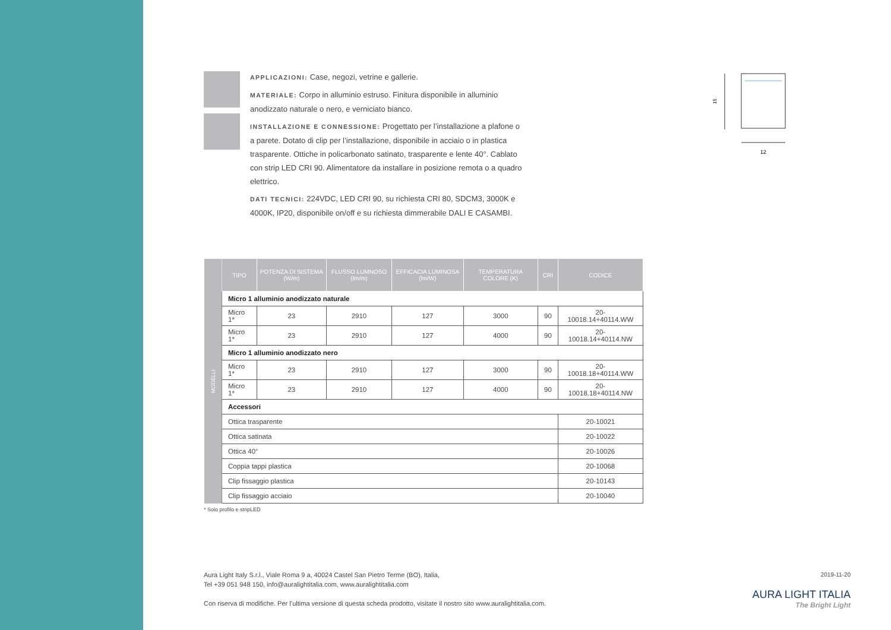APPLICAZIONI: Case, negozi, vetrine e gallerie.
MATERIALE: Corpo in alluminio estruso. Finitura disponibile in alluminio anodizzato naturale o nero, e verniciato bianco.
INSTALLAZIONE E CONNESSIONE: Progettato per l’installazione a plafone o a parete. Dotato di clip per l’installazione, disponibile in acciaio o in plastica trasparente. Ottiche in policarbonato satinato, trasparente e lente 40°. Cablato con strip LED CRI 90. Alimentatore da installare in posizione remota o a quadro elettrico.
DATI TECNICI: 224VDC, LED CRI 90, su richiesta CRI 80, SDCM3, 3000K e 4000K, IP20, disponibile on/off e su richiesta dimmerabile DALI E CASAMBI.
15
12
| MODELLI | TIPO | POTENZA DI SISTEMA (W/m) | FLUSSO LUMNOSO (lm/m) | EFFICACIA LUMINOSA (lm/W) | TEMPERATURA COLORE (K) | CRI | CODICE |
| | Micro 1 alluminio anodizzato naturale | | | | | | |
| | Micro 1* | 23 | 2910 | 127 | 3000 | 90 | 20-10018.14+40114.WW |
| | Micro 1* | 23 | 2910 | 127 | 4000 | 90 | 20-10018.14+40114.NW |
| | Micro 1 alluminio anodizzato nero | | | | | | |
| | Micro 1* | 23 | 2910 | 127 | 3000 | 90 | 20-10018.18+40114.WW |
| | Micro 1* | 23 | 2910 | 127 | 4000 | 90 | 20-10018.18+40114.NW |
| | Accessori | | | | | | |
| | Ottica trasparente | | | | | | 20-10021 |
| | Ottica satinata | | | | | | 20-10022 |
| | Ottica 40° | | | | | | 20-10026 |
| | Coppia tappi plastica | | | | | | 20-10068 |
| | Clip fissaggio plastica | | | | | | 20-10143 |
| | Clip fissaggio acciaio | | | | | | 20-10040 |
* Solo profilo e stripLED
Aura Light Italy S.r.l., Viale Roma 9 a, 40024 Castel San Pietro Terme (BO), Italia,
Tel +39 051 948 150, info@auralightitalia.com, www.auralightitalia.com
Con riserva di modifiche. Per l’ultima versione di questa scheda prodotto, visitate il nostro sito www.auralightitalia.com.
2019-11-20
AURA LIGHT ITALIA
The Bright Light